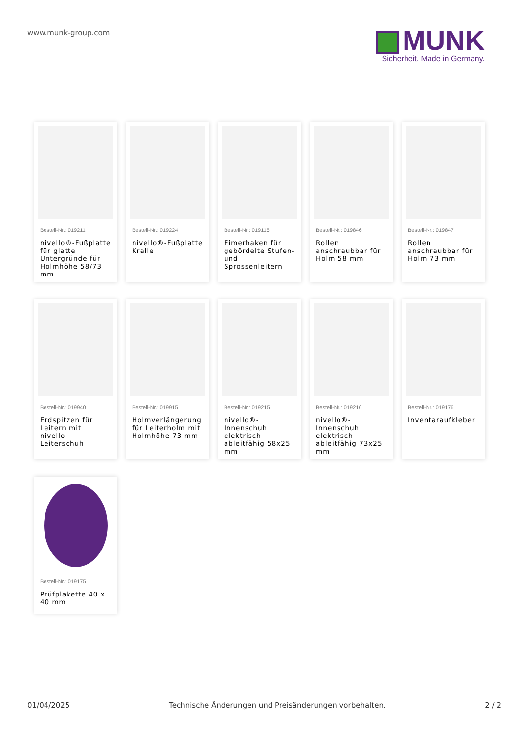www.munk-group.com
MUNK
Sicherheit. Made in Germany.
Bestell-Nr.: 019211
nivello®-Fußplatte für glatte Untergründe für Holmhöhe 58/73 mm
Bestell-Nr.: 019224
nivello®-Fußplatte Kralle
Bestell-Nr.: 019115
Eimerhaken für gebördelte Stufen- und Sprossenleitern
Bestell-Nr.: 019846
Rollen anschraubbar für Holm 58 mm
Bestell-Nr.: 019847
Rollen anschraubbar für Holm 73 mm
Bestell-Nr.: 019940
Erdspitzen für Leitern mit nivello-Leiterschuh
Bestell-Nr.: 019915
Holmverlängerung für Leiterholm mit Holmhöhe 73 mm
Bestell-Nr.: 019215
nivello®-Innenschuh elektrisch ableitfähig 58x25 mm
Bestell-Nr.: 019216
nivello®-Innenschuh elektrisch ableitfähig 73x25 mm
Bestell-Nr.: 019176
Inventaraufkleber
Bestell-Nr.: 019175
Prüfplakette 40 x 40 mm
01/04/2025 Technische Änderungen und Preisänderungen vorbehalten. 2 / 2